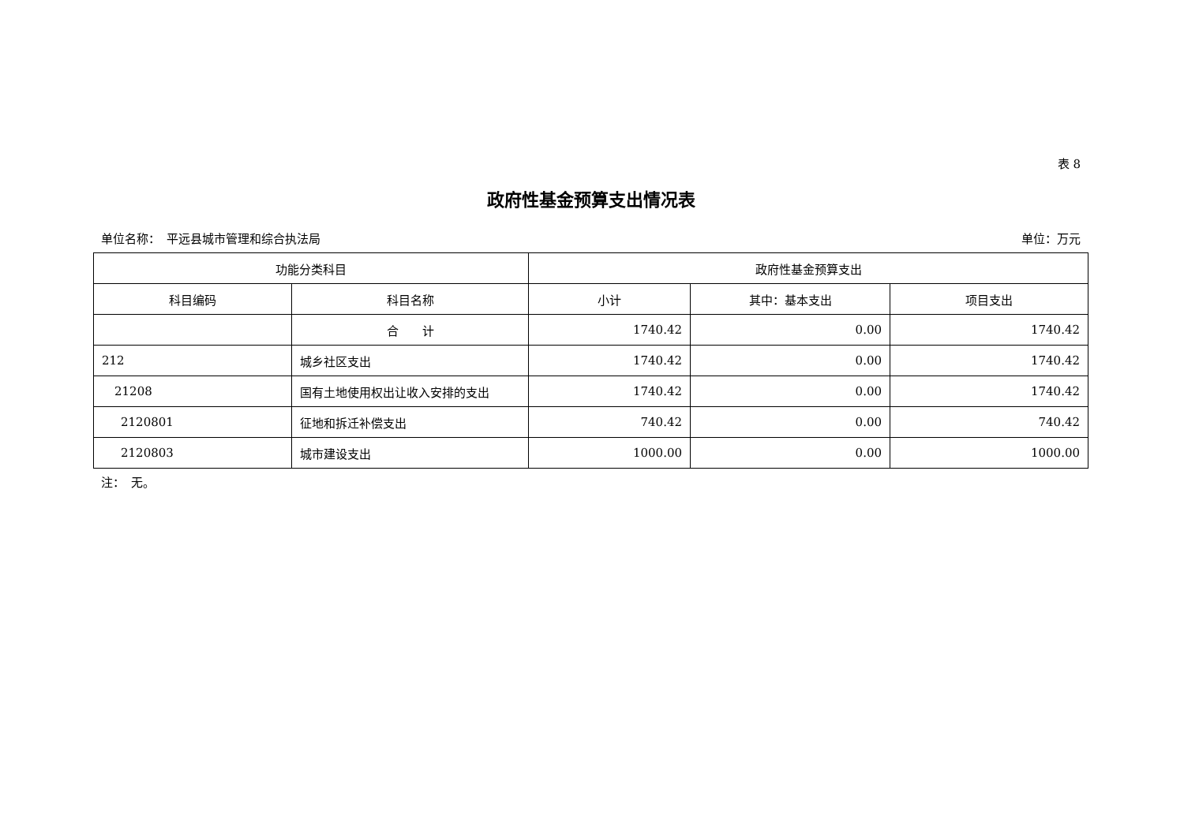表 8
政府性基金预算支出情况表
单位名称：　平远县城市管理和综合执法局 单位：万元
| 功能分类科目 | | 政府性基金预算支出 | | |
| --- | --- | --- | --- | --- |
| 科目编码 | 科目名称 | 小计 | 其中：基本支出 | 项目支出 |
| | 合 计 | 1740.42 | 0.00 | 1740.42 |
| 212 | 城乡社区支出 | 1740.42 | 0.00 | 1740.42 |
| 21208 | 国有土地使用权出让收入安排的支出 | 1740.42 | 0.00 | 1740.42 |
| 2120801 | 征地和拆迁补偿支出 | 740.42 | 0.00 | 740.42 |
| 2120803 | 城市建设支出 | 1000.00 | 0.00 | 1000.00 |
注：　无。